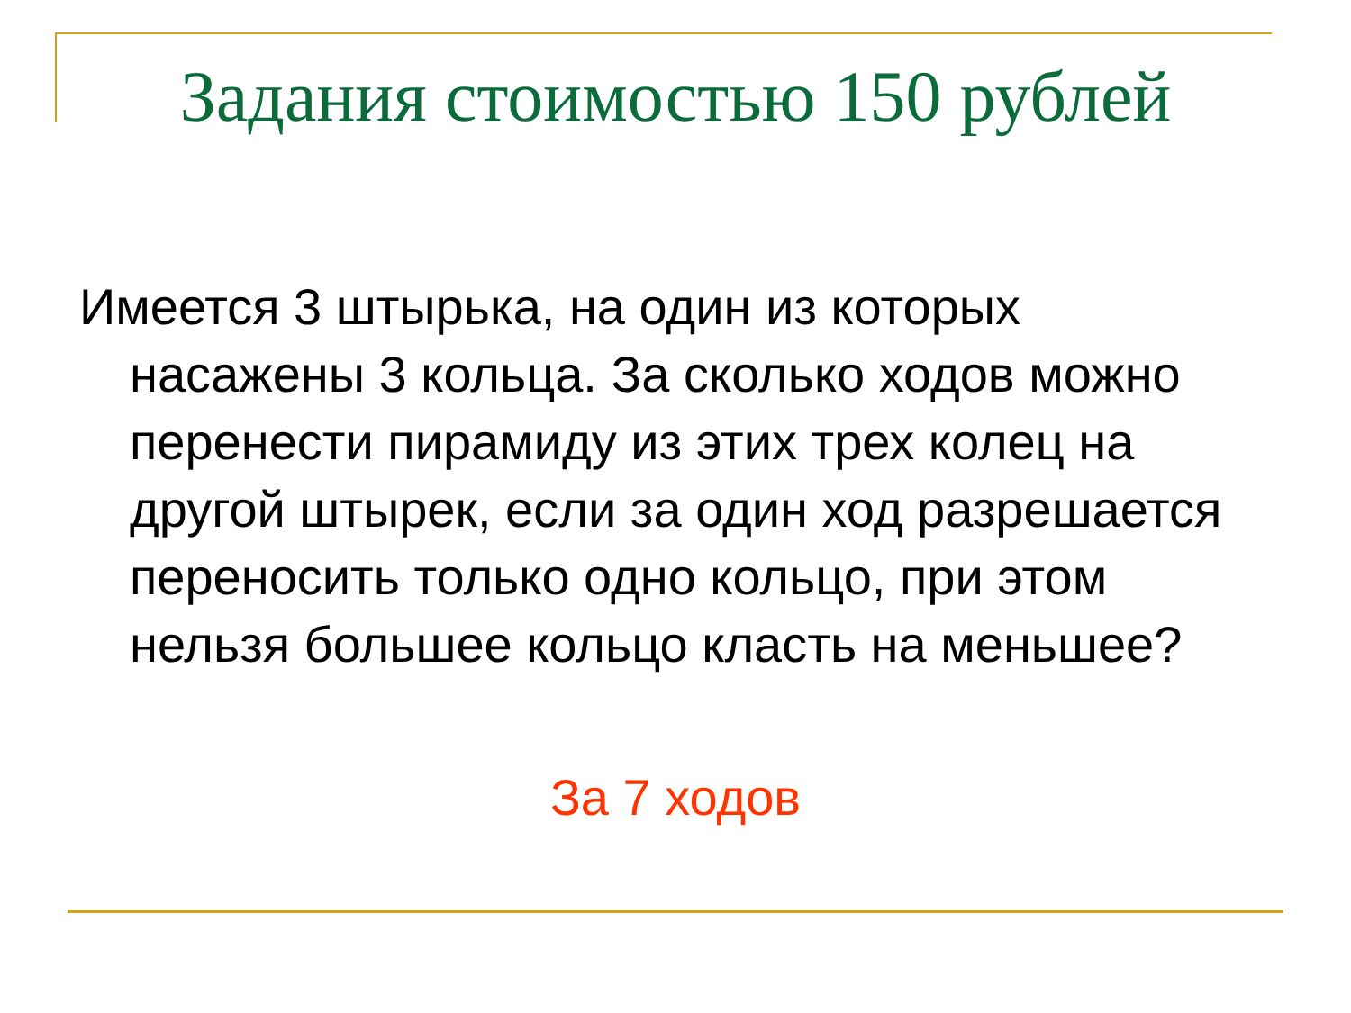Задания стоимостью 150 рублей
Имеется 3 штырька, на один из которых насажены 3 кольца. За сколько ходов можно перенести пирамиду из этих трех колец на другой штырек, если за один ход разрешается переносить только одно кольцо, при этом нельзя большее кольцо класть на меньшее?
За 7 ходов